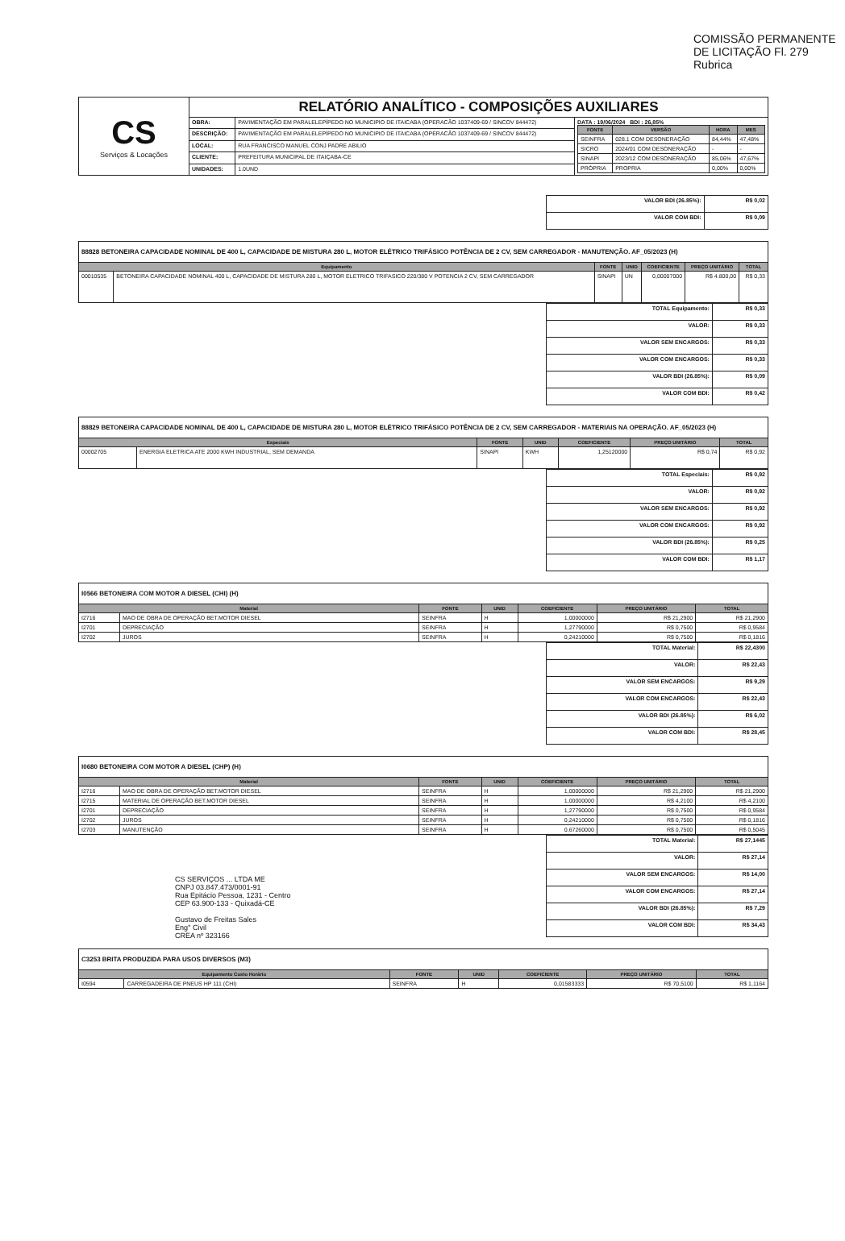COMISSÃO PERMANENTE DE LICITAÇÃO Fl. 279 Rubrica
| CS Serviços & Locações | RELATÓRIO ANALÍTICO - COMPOSIÇÕES AUXILIARES | | |
| | OBRA: | PAVIMENTAÇÃO EM PARALELEPÍPEDO NO MUNICIPIO DE ITAICABA (OPERACÃO 1037409-69 / SINCOV 844472) | DATA : 19/06/2024 BDI : 26,85% / FONTE / VERSÃO / HORA / MES / / --- / --- / --- / --- / / SEINFRA / 028.1 COM DESONERAÇÃO / 84,44% / 47,48% / / SICRO / 2024/01 COM DESONERAÇÃO / - / - / / SINAPI / 2023/12 COM DESONERAÇÃO / 85,06% / 47,67% / / PRÓPRIA / PROPRIA / 0,00% / 0,00% / |
| | DESCRIÇÃO: | PAVIMENTAÇÃO EM PARALELEPÍPEDO NO MUNICIPIO DE ITAICABA (OPERACÃO 1037409-69 / SINCOV 844472) | |
| | LOCAL: | RUA FRANCISCO MANUEL CONJ PADRE ABILIO | |
| | CLIENTE: | PREFEITURA MUNICIPAL DE ITAIÇABA-CE | |
| | UNIDADES: | 1.0UND | |
| VALOR BDI (26.85%): | R$ 0,02 |
| VALOR COM BDI: | R$ 0,09 |
88828 BETONEIRA CAPACIDADE NOMINAL DE 400 L, CAPACIDADE DE MISTURA 280 L, MOTOR ELÉTRICO TRIFÁSICO POTÊNCIA DE 2 CV, SEM CARREGADOR - MANUTENÇÃO. AF_05/2023 (H)
| Equipamento | | FONTE | UNID | COEFICIENTE | PREÇO UNITÁRIO | TOTAL |
| --- | --- | --- | --- | --- | --- | --- |
| 00010535 | BETONEIRA CAPACIDADE NOMINAL 400 L, CAPACIDADE DE MISTURA 280 L, MOTOR ELETRICO TRIFASICO 220/380 V POTENCIA 2 CV, SEM CARREGADOR | SINAPI | UN | 0,00007000 | R$ 4.800,00 | R$ 0,33 |
| TOTAL Equipamento: | R$ 0,33 |
| VALOR: | R$ 0,33 |
| VALOR SEM ENCARGOS: | R$ 0,33 |
| VALOR COM ENCARGOS: | R$ 0,33 |
| VALOR BDI (26.85%): | R$ 0,09 |
| VALOR COM BDI: | R$ 0,42 |
88829 BETONEIRA CAPACIDADE NOMINAL DE 400 L, CAPACIDADE DE MISTURA 280 L, MOTOR ELÉTRICO TRIFÁSICO POTÊNCIA DE 2 CV, SEM CARREGADOR - MATERIAIS NA OPERAÇÃO. AF_05/2023 (H)
| Especiais | | FONTE | UNID | COEFICIENTE | PREÇO UNITÁRIO | TOTAL |
| --- | --- | --- | --- | --- | --- | --- |
| 00002705 | ENERGIA ELETRICA ATE 2000 KWH INDUSTRIAL, SEM DEMANDA | SINAPI | KWH | 1,25120000 | R$ 0,74 | R$ 0,92 |
| TOTAL Especiais: | R$ 0,92 |
| VALOR: | R$ 0,92 |
| VALOR SEM ENCARGOS: | R$ 0,92 |
| VALOR COM ENCARGOS: | R$ 0,92 |
| VALOR BDI (26.85%): | R$ 0,25 |
| VALOR COM BDI: | R$ 1,17 |
I0566 BETONEIRA COM MOTOR A DIESEL (CHI) (H)
| Material | | FONTE | UNID | COEFICIENTE | PREÇO UNITÁRIO | TOTAL |
| --- | --- | --- | --- | --- | --- | --- |
| I2716 | MAO DE OBRA DE OPERAÇÃO BET.MOTOR DIESEL | SEINFRA | H | 1,00000000 | R$ 21,2900 | R$ 21,2900 |
| I2701 | DEPRECIAÇÃO | SEINFRA | H | 1,27790000 | R$ 0,7500 | R$ 0,9584 |
| I2702 | JUROS | SEINFRA | H | 0,24210000 | R$ 0,7500 | R$ 0,1816 |
| TOTAL Material: | R$ 22,4300 |
| VALOR: | R$ 22,43 |
| VALOR SEM ENCARGOS: | R$ 9,29 |
| VALOR COM ENCARGOS: | R$ 22,43 |
| VALOR BDI (26.85%): | R$ 6,02 |
| VALOR COM BDI: | R$ 28,45 |
I0680 BETONEIRA COM MOTOR A DIESEL (CHP) (H)
| Material | | FONTE | UNID | COEFICIENTE | PREÇO UNITÁRIO | TOTAL |
| --- | --- | --- | --- | --- | --- | --- |
| I2716 | MAO DE OBRA DE OPERAÇÃO BET.MOTOR DIESEL | SEINFRA | H | 1,00000000 | R$ 21,2900 | R$ 21,2900 |
| I2715 | MATERIAL DE OPERAÇÃO BET.MOTOR DIESEL | SEINFRA | H | 1,00000000 | R$ 4,2100 | R$ 4,2100 |
| I2701 | DEPRECIAÇÃO | SEINFRA | H | 1,27790000 | R$ 0,7500 | R$ 0,9584 |
| I2702 | JUROS | SEINFRA | H | 0,24210000 | R$ 0,7500 | R$ 0,1816 |
| I2703 | MANUTENÇÃO | SEINFRA | H | 0,67260000 | R$ 0,7500 | R$ 0,5045 |
CS SERVIÇOS ... LTDA ME
CNPJ 03.847.473/0001-91
Rua Epitácio Pessoa, 1231 - Centro
CEP 63.900-133 - Quixadá-CE
Gustavo de Freitas Sales
Eng° Civil
CREA nº 323166
| TOTAL Material: | R$ 27,1445 |
| VALOR: | R$ 27,14 |
| VALOR SEM ENCARGOS: | R$ 14,00 |
| VALOR COM ENCARGOS: | R$ 27,14 |
| VALOR BDI (26.85%): | R$ 7,29 |
| VALOR COM BDI: | R$ 34,43 |
C3253 BRITA PRODUZIDA PARA USOS DIVERSOS (M3)
| Equipamento Custo Horário | | FONTE | UNID | COEFICIENTE | PREÇO UNITÁRIO | TOTAL |
| --- | --- | --- | --- | --- | --- | --- |
| I0594 | CARREGADEIRA DE PNEUS HP 111 (CHI) | SEINFRA | H | 0,01583333 | R$ 70,5100 | R$ 1,1164 |